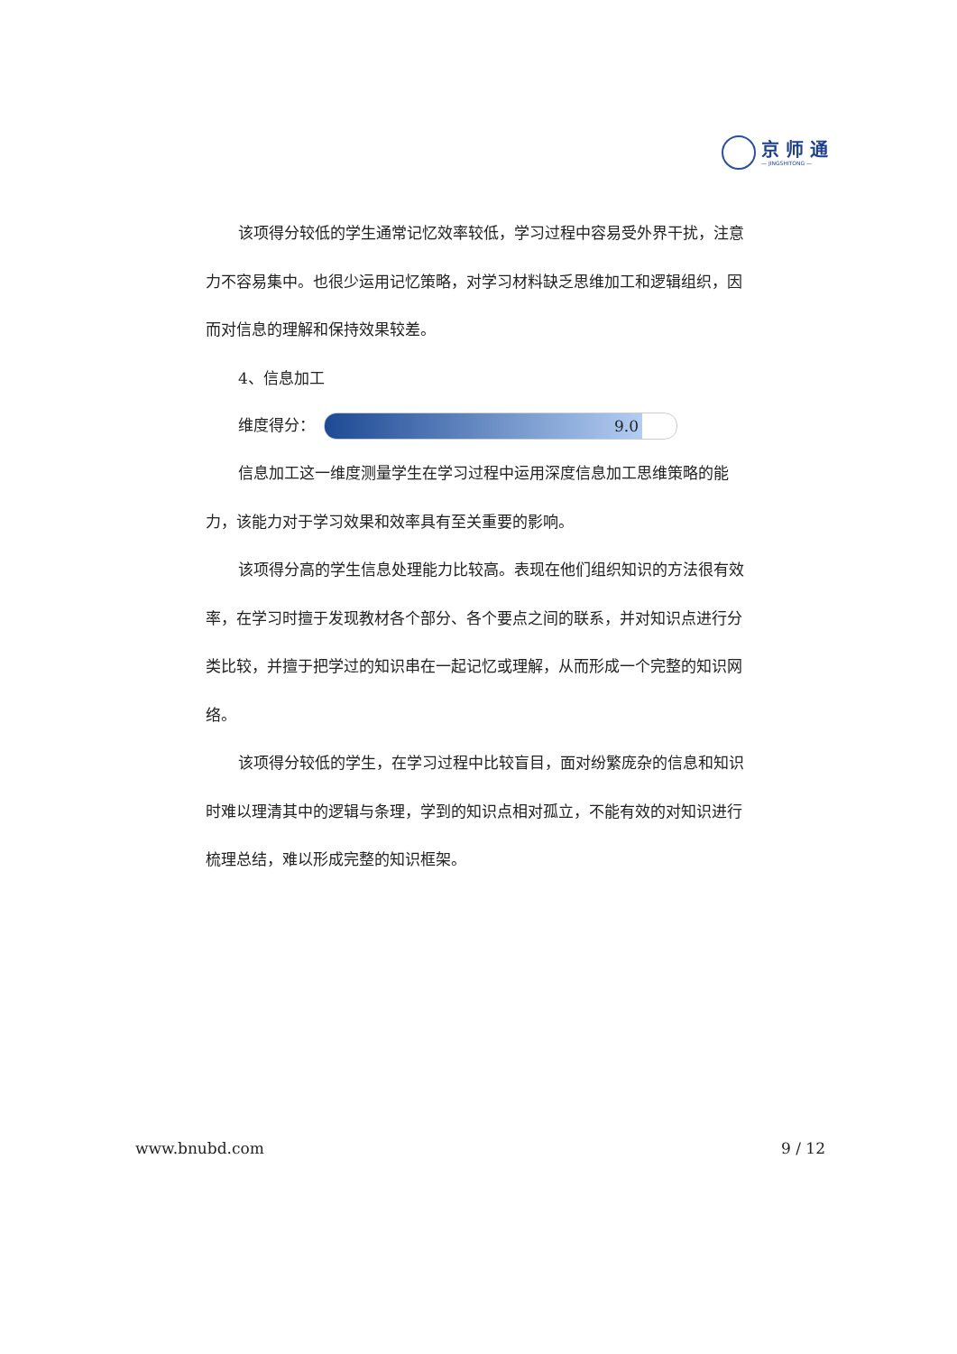京 师 通
— JINGSHITONG —
该项得分较低的学生通常记忆效率较低，学习过程中容易受外界干扰，注意力不容易集中。也很少运用记忆策略，对学习材料缺乏思维加工和逻辑组织，因而对信息的理解和保持效果较差。
4、信息加工
维度得分：
9.0
信息加工这一维度测量学生在学习过程中运用深度信息加工思维策略的能力，该能力对于学习效果和效率具有至关重要的影响。
该项得分高的学生信息处理能力比较高。表现在他们组织知识的方法很有效率，在学习时擅于发现教材各个部分、各个要点之间的联系，并对知识点进行分类比较，并擅于把学过的知识串在一起记忆或理解，从而形成一个完整的知识网络。
该项得分较低的学生，在学习过程中比较盲目，面对纷繁庞杂的信息和知识时难以理清其中的逻辑与条理，学到的知识点相对孤立，不能有效的对知识进行梳理总结，难以形成完整的知识框架。
www.bnubd.com 9 / 12